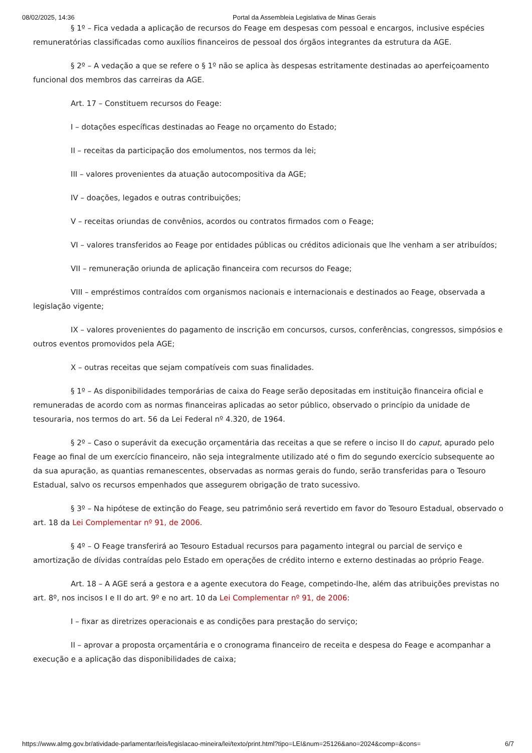08/02/2025, 14:36 Portal da Assembleia Legislativa de Minas Gerais
§ 1º – Fica vedada a aplicação de recursos do Feage em despesas com pessoal e encargos, inclusive espécies remuneratórias classificadas como auxílios financeiros de pessoal dos órgãos integrantes da estrutura da AGE.
§ 2º – A vedação a que se refere o § 1º não se aplica às despesas estritamente destinadas ao aperfeiçoamento funcional dos membros das carreiras da AGE.
Art. 17 – Constituem recursos do Feage:
I – dotações específicas destinadas ao Feage no orçamento do Estado;
II – receitas da participação dos emolumentos, nos termos da lei;
III – valores provenientes da atuação autocompositiva da AGE;
IV – doações, legados e outras contribuições;
V – receitas oriundas de convênios, acordos ou contratos firmados com o Feage;
VI – valores transferidos ao Feage por entidades públicas ou créditos adicionais que lhe venham a ser atribuídos;
VII – remuneração oriunda de aplicação financeira com recursos do Feage;
VIII – empréstimos contraídos com organismos nacionais e internacionais e destinados ao Feage, observada a legislação vigente;
IX – valores provenientes do pagamento de inscrição em concursos, cursos, conferências, congressos, simpósios e outros eventos promovidos pela AGE;
X – outras receitas que sejam compatíveis com suas finalidades.
§ 1º – As disponibilidades temporárias de caixa do Feage serão depositadas em instituição financeira oficial e remuneradas de acordo com as normas financeiras aplicadas ao setor público, observado o princípio da unidade de tesouraria, nos termos do art. 56 da Lei Federal nº 4.320, de 1964.
§ 2º – Caso o superávit da execução orçamentária das receitas a que se refere o inciso II do caput, apurado pelo Feage ao final de um exercício financeiro, não seja integralmente utilizado até o fim do segundo exercício subsequente ao da sua apuração, as quantias remanescentes, observadas as normas gerais do fundo, serão transferidas para o Tesouro Estadual, salvo os recursos empenhados que assegurem obrigação de trato sucessivo.
§ 3º – Na hipótese de extinção do Feage, seu patrimônio será revertido em favor do Tesouro Estadual, observado o art. 18 da Lei Complementar nº 91, de 2006.
§ 4º – O Feage transferirá ao Tesouro Estadual recursos para pagamento integral ou parcial de serviço e amortização de dívidas contraídas pelo Estado em operações de crédito interno e externo destinadas ao próprio Feage.
Art. 18 – A AGE será a gestora e a agente executora do Feage, competindo-lhe, além das atribuições previstas no art. 8º, nos incisos I e II do art. 9º e no art. 10 da Lei Complementar nº 91, de 2006:
I – fixar as diretrizes operacionais e as condições para prestação do serviço;
II – aprovar a proposta orçamentária e o cronograma financeiro de receita e despesa do Feage e acompanhar a execução e a aplicação das disponibilidades de caixa;
https://www.almg.gov.br/atividade-parlamentar/leis/legislacao-mineira/lei/texto/print.html?tipo=LEI&num=25126&ano=2024&comp=&cons= 6/7